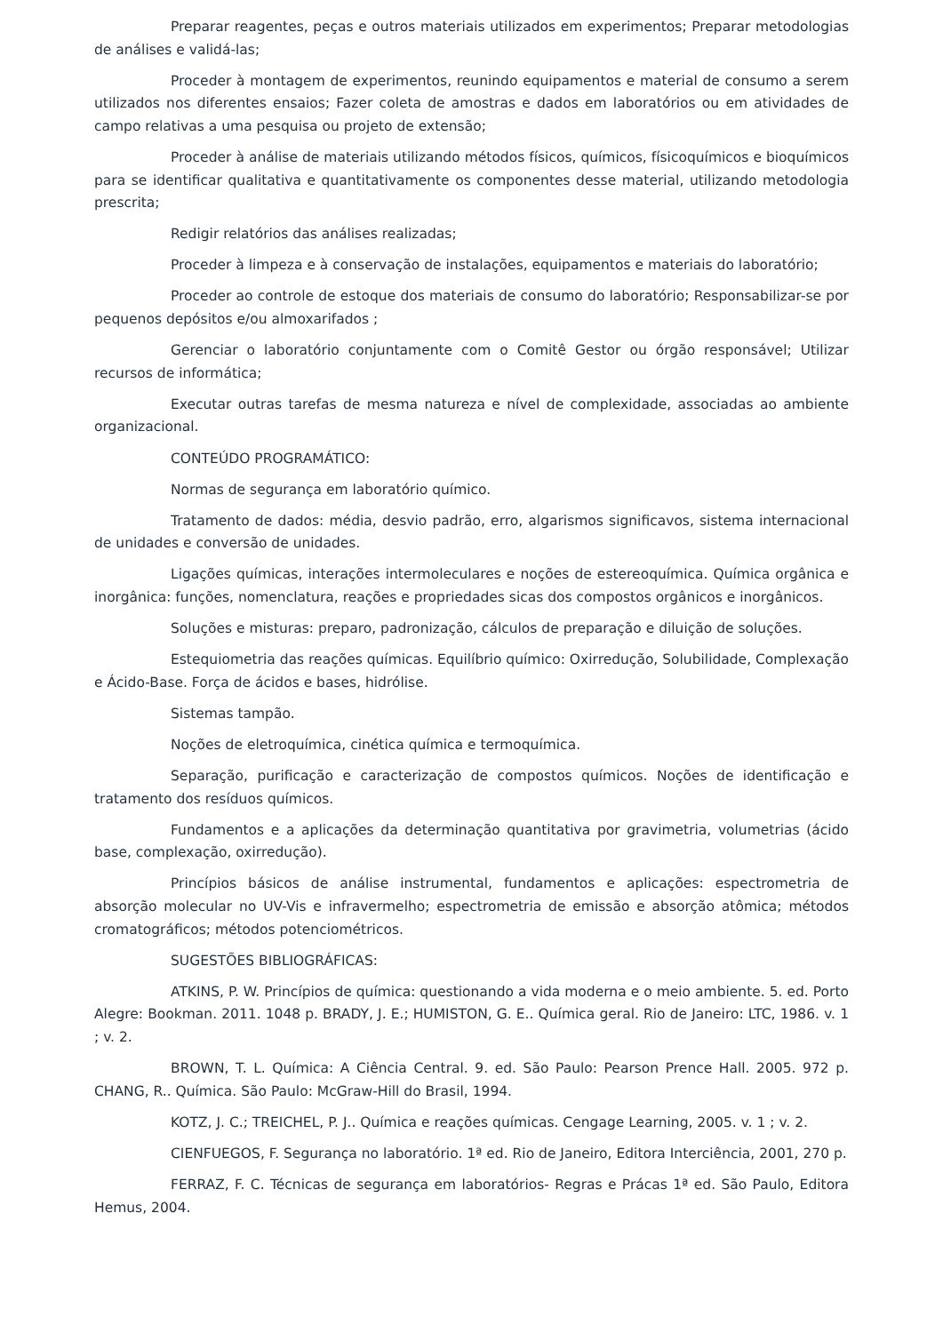Preparar reagentes, peças e outros materiais utilizados em experimentos; Preparar metodologias de análises e validá-las;
Proceder à montagem de experimentos, reunindo equipamentos e material de consumo a serem utilizados nos diferentes ensaios; Fazer coleta de amostras e dados em laboratórios ou em atividades de campo relativas a uma pesquisa ou projeto de extensão;
Proceder à análise de materiais utilizando métodos físicos, químicos, físicoquímicos e bioquímicos para se identificar qualitativa e quantitativamente os componentes desse material, utilizando metodologia prescrita;
Redigir relatórios das análises realizadas;
Proceder à limpeza e à conservação de instalações, equipamentos e materiais do laboratório;
Proceder ao controle de estoque dos materiais de consumo do laboratório; Responsabilizar-se por pequenos depósitos e/ou almoxarifados ;
Gerenciar o laboratório conjuntamente com o Comitê Gestor ou órgão responsável; Utilizar recursos de informática;
Executar outras tarefas de mesma natureza e nível de complexidade, associadas ao ambiente organizacional.
CONTEÚDO PROGRAMÁTICO:
Normas de segurança em laboratório químico.
Tratamento de dados: média, desvio padrão, erro, algarismos significavos, sistema internacional de unidades e conversão de unidades.
Ligações químicas, interações intermoleculares e noções de estereoquímica. Química orgânica e inorgânica: funções, nomenclatura, reações e propriedades sicas dos compostos orgânicos e inorgânicos.
Soluções e misturas: preparo, padronização, cálculos de preparação e diluição de soluções.
Estequiometria das reações químicas. Equilíbrio químico: Oxirredução, Solubilidade, Complexação e Ácido-Base. Força de ácidos e bases, hidrólise.
Sistemas tampão.
Noções de eletroquímica, cinética química e termoquímica.
Separação, purificação e caracterização de compostos químicos. Noções de identificação e tratamento dos resíduos químicos.
Fundamentos e a aplicações da determinação quantitativa por gravimetria, volumetrias (ácido base, complexação, oxirredução).
Princípios básicos de análise instrumental, fundamentos e aplicações: espectrometria de absorção molecular no UV-Vis e infravermelho; espectrometria de emissão e absorção atômica; métodos cromatográficos; métodos potenciométricos.
SUGESTÕES BIBLIOGRÁFICAS:
ATKINS, P. W. Princípios de química: questionando a vida moderna e o meio ambiente. 5. ed. Porto Alegre: Bookman. 2011. 1048 p. BRADY, J. E.; HUMISTON, G. E.. Química geral. Rio de Janeiro: LTC, 1986. v. 1 ; v. 2.
BROWN, T. L. Química: A Ciência Central. 9. ed. São Paulo: Pearson Prence Hall. 2005. 972 p. CHANG, R.. Química. São Paulo: McGraw-Hill do Brasil, 1994.
KOTZ, J. C.; TREICHEL, P. J.. Química e reações químicas. Cengage Learning, 2005. v. 1 ; v. 2.
CIENFUEGOS, F. Segurança no laboratório. 1ª ed. Rio de Janeiro, Editora Interciência, 2001, 270 p.
FERRAZ, F. C. Técnicas de segurança em laboratórios- Regras e Prácas 1ª ed. São Paulo, Editora Hemus, 2004.